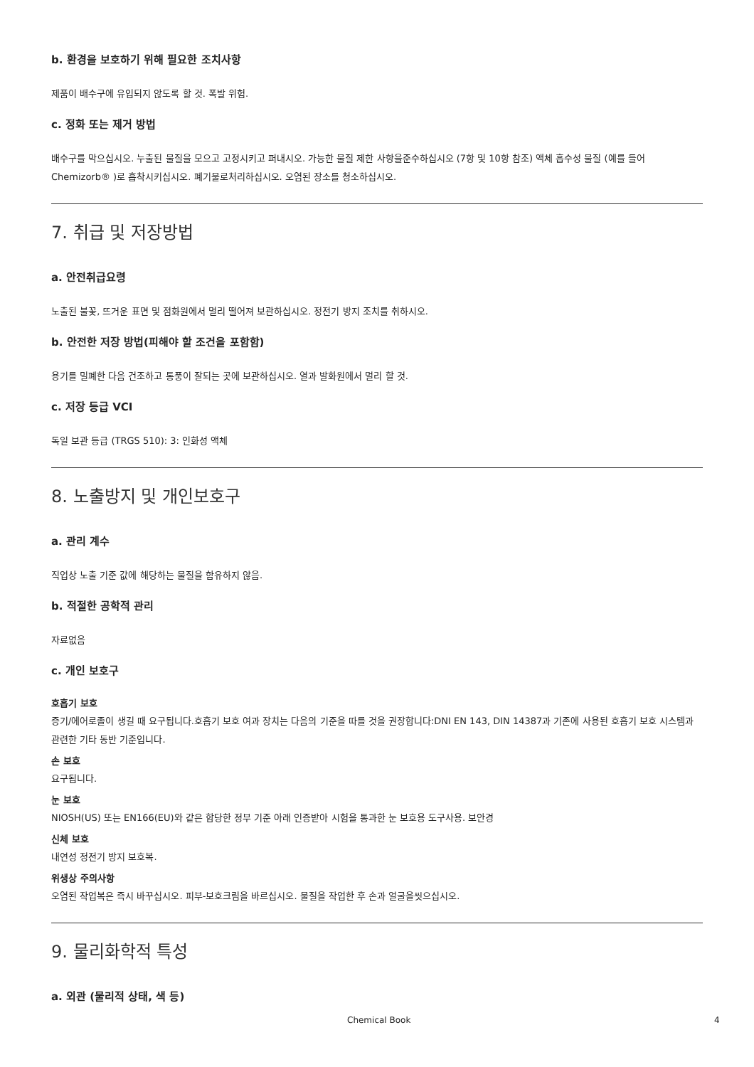b. 환경을 보호하기 위해 필요한 조치사항
제품이 배수구에 유입되지 않도록 할 것. 폭발 위험.
c. 정화 또는 제거 방법
배수구를 막으십시오. 누출된 물질을 모으고 고정시키고 퍼내시오. 가능한 물질 제한 사항을준수하십시오 (7항 및 10항 참조) 액체 흡수성 물질 (예를 들어Chemizorb® )로 흡착시키십시오. 폐기물로처리하십시오. 오염된 장소를 청소하십시오.
7. 취급 및 저장방법
a. 안전취급요령
노출된 불꽃, 뜨거운 표면 및 점화원에서 멀리 떨어져 보관하십시오. 정전기 방지 조치를 취하시오.
b. 안전한 저장 방법(피해야 할 조건을 포함함)
용기를 밀폐한 다음 건조하고 통풍이 잘되는 곳에 보관하십시오. 열과 발화원에서 멀리 할 것.
c. 저장 등급 VCI
독일 보관 등급 (TRGS 510): 3: 인화성 액체
8. 노출방지 및 개인보호구
a. 관리 계수
직업상 노출 기준 값에 해당하는 물질을 함유하지 않음.
b. 적절한 공학적 관리
자료없음
c. 개인 보호구
호흡기 보호
증기/에어로졸이 생길 때 요구됩니다.호흡기 보호 여과 장치는 다음의 기준을 따를 것을 권장합니다:DNI EN 143, DIN 14387과 기존에 사용된 호흡기 보호 시스템과 관련한 기타 동반 기준입니다.
손 보호
요구됩니다.
눈 보호
NIOSH(US) 또는 EN166(EU)와 같은 합당한 정부 기준 아래 인증받아 시험을 통과한 눈 보호용 도구사용. 보안경
신체 보호
내연성 정전기 방지 보호복.
위생상 주의사항
오염된 작업복은 즉시 바꾸십시오. 피부-보호크림을 바르십시오. 물질을 작업한 후 손과 얼굴을씻으십시오.
9. 물리화학적 특성
a. 외관 (물리적 상태, 색 등)
Chemical Book 4